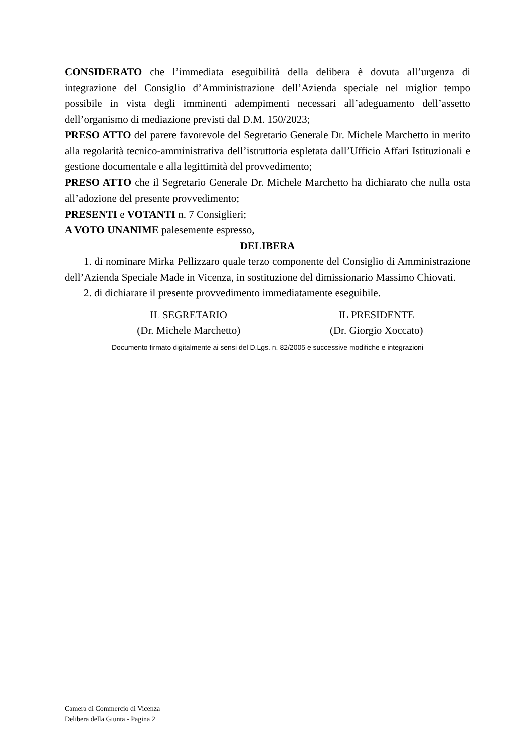CONSIDERATO che l’immediata eseguibilità della delibera è dovuta all’urgenza di integrazione del Consiglio d’Amministrazione dell’Azienda speciale nel miglior tempo possibile in vista degli imminenti adempimenti necessari all’adeguamento dell’assetto dell’organismo di mediazione previsti dal D.M. 150/2023;
PRESO ATTO del parere favorevole del Segretario Generale Dr. Michele Marchetto in merito alla regolarità tecnico-amministrativa dell’istruttoria espletata dall’Ufficio Affari Istituzionali e gestione documentale e alla legittimità del provvedimento;
PRESO ATTO che il Segretario Generale Dr. Michele Marchetto ha dichiarato che nulla osta all’adozione del presente provvedimento;
PRESENTI e VOTANTI n. 7 Consiglieri;
A VOTO UNANIME palesemente espresso,
DELIBERA
1. di nominare Mirka Pellizzaro quale terzo componente del Consiglio di Amministrazione dell’Azienda Speciale Made in Vicenza, in sostituzione del dimissionario Massimo Chiovati.
2. di dichiarare il presente provvedimento immediatamente eseguibile.
IL SEGRETARIO
(Dr. Michele Marchetto)
IL PRESIDENTE
(Dr. Giorgio Xoccato)
Documento firmato digitalmente ai sensi del D.Lgs. n. 82/2005 e successive modifiche e integrazioni
Camera di Commercio di Vicenza
Delibera della Giunta - Pagina 2